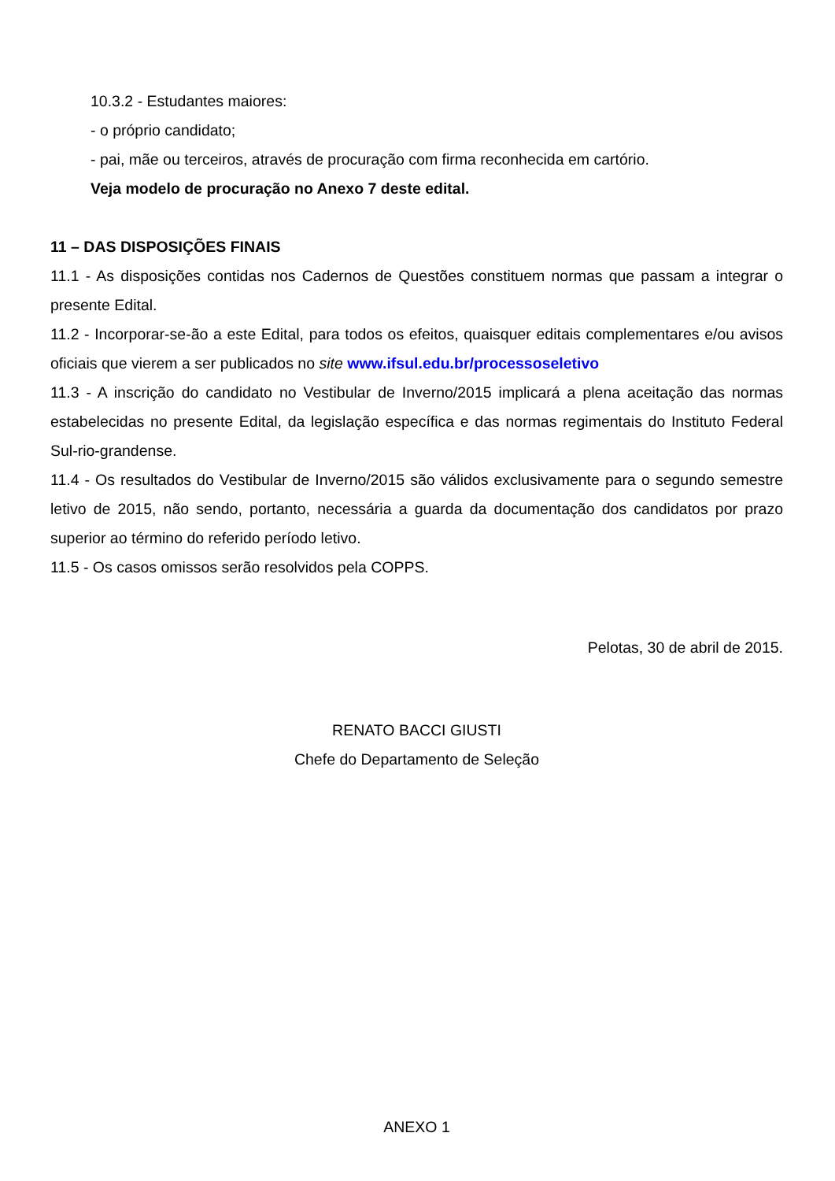10.3.2 - Estudantes maiores:
- o próprio candidato;
- pai, mãe ou terceiros, através de procuração com firma reconhecida em cartório.
Veja modelo de procuração no Anexo 7 deste edital.
11 – DAS DISPOSIÇÕES FINAIS
11.1 - As disposições contidas nos Cadernos de Questões constituem normas que passam a integrar o presente Edital.
11.2 - Incorporar-se-ão a este Edital, para todos os efeitos, quaisquer editais complementares e/ou avisos oficiais que vierem a ser publicados no site www.ifsul.edu.br/processoseletivo
11.3 - A inscrição do candidato no Vestibular de Inverno/2015 implicará a plena aceitação das normas estabelecidas no presente Edital, da legislação específica e das normas regimentais do Instituto Federal Sul-rio-grandense.
11.4 - Os resultados do Vestibular de Inverno/2015 são válidos exclusivamente para o segundo semestre letivo de 2015, não sendo, portanto, necessária a guarda da documentação dos candidatos por prazo superior ao término do referido período letivo.
11.5 - Os casos omissos serão resolvidos pela COPPS.
Pelotas, 30 de abril de 2015.
RENATO BACCI GIUSTI
Chefe do Departamento de Seleção
ANEXO 1